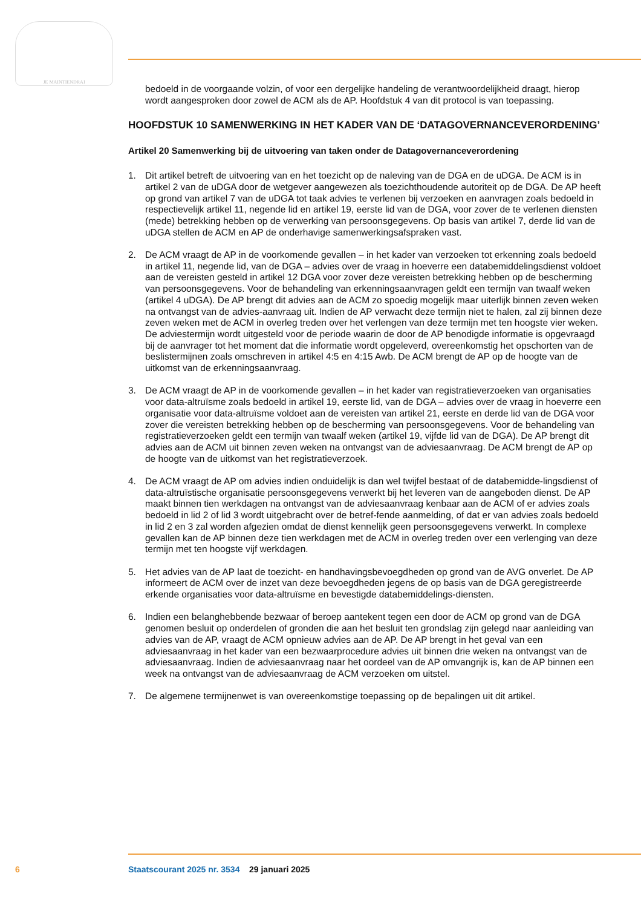JE MAINTIENDRAI
bedoeld in de voorgaande volzin, of voor een dergelijke handeling de verantwoordelijkheid draagt, hierop wordt aangesproken door zowel de ACM als de AP. Hoofdstuk 4 van dit protocol is van toepassing.
HOOFDSTUK 10 SAMENWERKING IN HET KADER VAN DE ‘DATAGOVERNANCEVERORDENING’
Artikel 20 Samenwerking bij de uitvoering van taken onder de Datagovernanceverordening
1. Dit artikel betreft de uitvoering van en het toezicht op de naleving van de DGA en de uDGA. De ACM is in artikel 2 van de uDGA door de wetgever aangewezen als toezichthoudende autoriteit op de DGA. De AP heeft op grond van artikel 7 van de uDGA tot taak advies te verlenen bij verzoeken en aanvragen zoals bedoeld in respectievelijk artikel 11, negende lid en artikel 19, eerste lid van de DGA, voor zover de te verlenen diensten (mede) betrekking hebben op de verwerking van persoonsgegevens. Op basis van artikel 7, derde lid van de uDGA stellen de ACM en AP de onderhavige samenwerkingsafspraken vast.
2. De ACM vraagt de AP in de voorkomende gevallen – in het kader van verzoeken tot erkenning zoals bedoeld in artikel 11, negende lid, van de DGA – advies over de vraag in hoeverre een databemiddelingsdienst voldoet aan de vereisten gesteld in artikel 12 DGA voor zover deze vereisten betrekking hebben op de bescherming van persoonsgegevens. Voor de behandeling van erkenningsaanvragen geldt een termijn van twaalf weken (artikel 4 uDGA). De AP brengt dit advies aan de ACM zo spoedig mogelijk maar uiterlijk binnen zeven weken na ontvangst van de advies-aanvraag uit. Indien de AP verwacht deze termijn niet te halen, zal zij binnen deze zeven weken met de ACM in overleg treden over het verlengen van deze termijn met ten hoogste vier weken. De adviestermijn wordt uitgesteld voor de periode waarin de door de AP benodigde informatie is opgevraagd bij de aanvrager tot het moment dat die informatie wordt opgeleverd, overeenkomstig het opschorten van de beslistermijnen zoals omschreven in artikel 4:5 en 4:15 Awb. De ACM brengt de AP op de hoogte van de uitkomst van de erkenningsaanvraag.
3. De ACM vraagt de AP in de voorkomende gevallen – in het kader van registratieverzoeken van organisaties voor data-altruïsme zoals bedoeld in artikel 19, eerste lid, van de DGA – advies over de vraag in hoeverre een organisatie voor data-altruïsme voldoet aan de vereisten van artikel 21, eerste en derde lid van de DGA voor zover die vereisten betrekking hebben op de bescherming van persoonsgegevens. Voor de behandeling van registratieverzoeken geldt een termijn van twaalf weken (artikel 19, vijfde lid van de DGA). De AP brengt dit advies aan de ACM uit binnen zeven weken na ontvangst van de adviesaanvraag. De ACM brengt de AP op de hoogte van de uitkomst van het registratieverzoek.
4. De ACM vraagt de AP om advies indien onduidelijk is dan wel twijfel bestaat of de databemidde-lingsdienst of data-altruïstische organisatie persoonsgegevens verwerkt bij het leveren van de aangeboden dienst. De AP maakt binnen tien werkdagen na ontvangst van de adviesaanvraag kenbaar aan de ACM of er advies zoals bedoeld in lid 2 of lid 3 wordt uitgebracht over de betref-fende aanmelding, of dat er van advies zoals bedoeld in lid 2 en 3 zal worden afgezien omdat de dienst kennelijk geen persoonsgegevens verwerkt. In complexe gevallen kan de AP binnen deze tien werkdagen met de ACM in overleg treden over een verlenging van deze termijn met ten hoogste vijf werkdagen.
5. Het advies van de AP laat de toezicht- en handhavingsbevoegdheden op grond van de AVG onverlet. De AP informeert de ACM over de inzet van deze bevoegdheden jegens de op basis van de DGA geregistreerde erkende organisaties voor data-altruïsme en bevestigde databemiddelings-diensten.
6. Indien een belanghebbende bezwaar of beroep aantekent tegen een door de ACM op grond van de DGA genomen besluit op onderdelen of gronden die aan het besluit ten grondslag zijn gelegd naar aanleiding van advies van de AP, vraagt de ACM opnieuw advies aan de AP. De AP brengt in het geval van een adviesaanvraag in het kader van een bezwaarprocedure advies uit binnen drie weken na ontvangst van de adviesaanvraag. Indien de adviesaanvraag naar het oordeel van de AP omvangrijk is, kan de AP binnen een week na ontvangst van de adviesaanvraag de ACM verzoeken om uitstel.
7. De algemene termijnenwet is van overeenkomstige toepassing op de bepalingen uit dit artikel.
6 Staatscourant 2025 nr. 3534 29 januari 2025